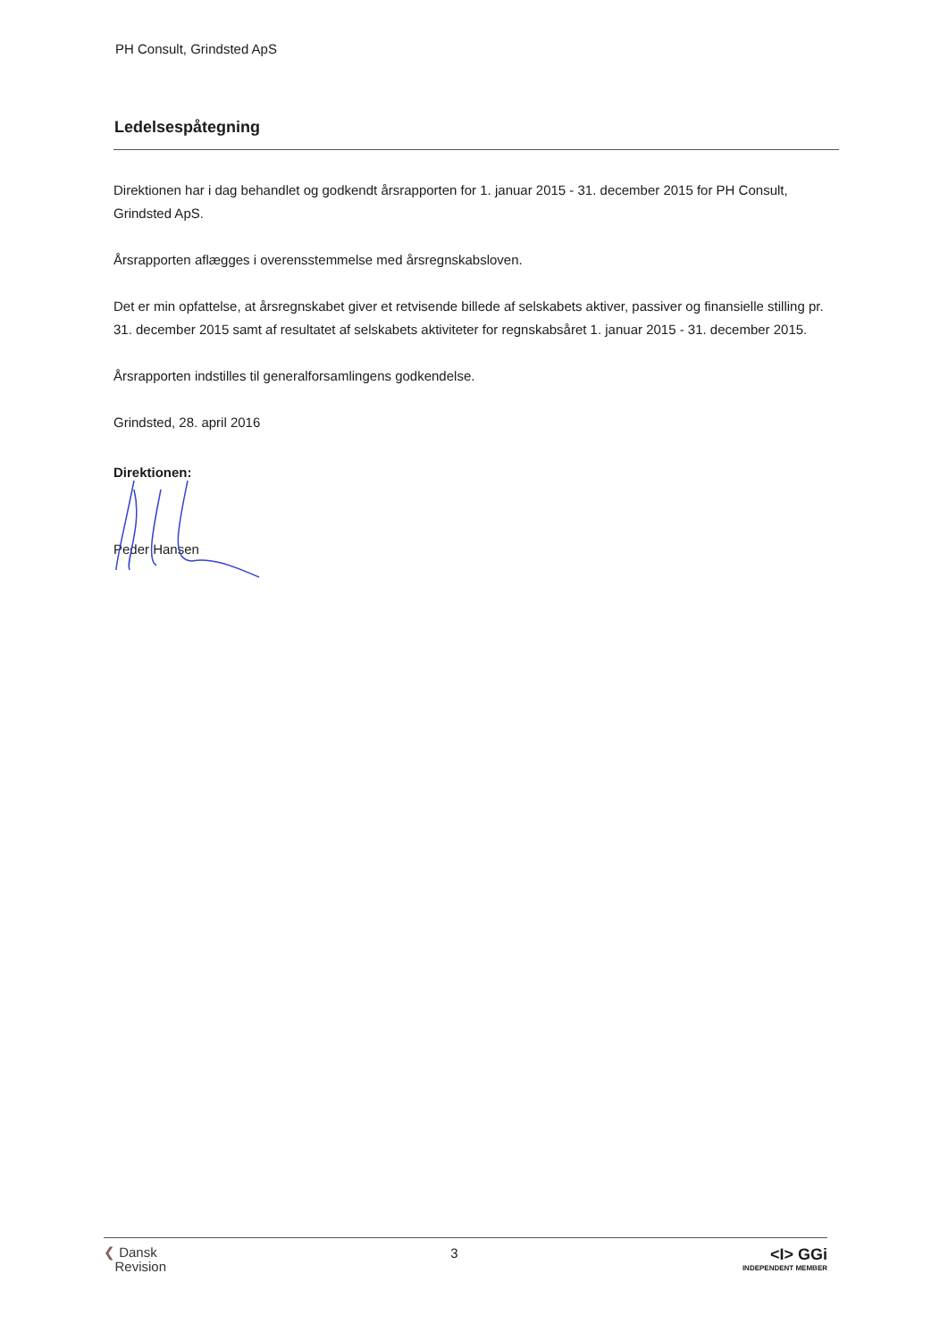PH Consult, Grindsted ApS
Ledelsespåtegning
Direktionen har i dag behandlet og godkendt årsrapporten for 1. januar 2015 - 31. december 2015 for PH Consult, Grindsted ApS.
Årsrapporten aflægges i overensstemmelse med årsregnskabsloven.
Det er min opfattelse, at årsregnskabet giver et retvisende billede af selskabets aktiver, passiver og finansielle stilling pr. 31. december 2015 samt af resultatet af selskabets aktiviteter for regnskabsåret 1. januar 2015 - 31. december 2015.
Årsrapporten indstilles til generalforsamlingens godkendelse.
Grindsted, 28. april 2016
Direktionen:
Peder Hansen
❮ Dansk
Revision
3
<I> GGi
INDEPENDENT MEMBER